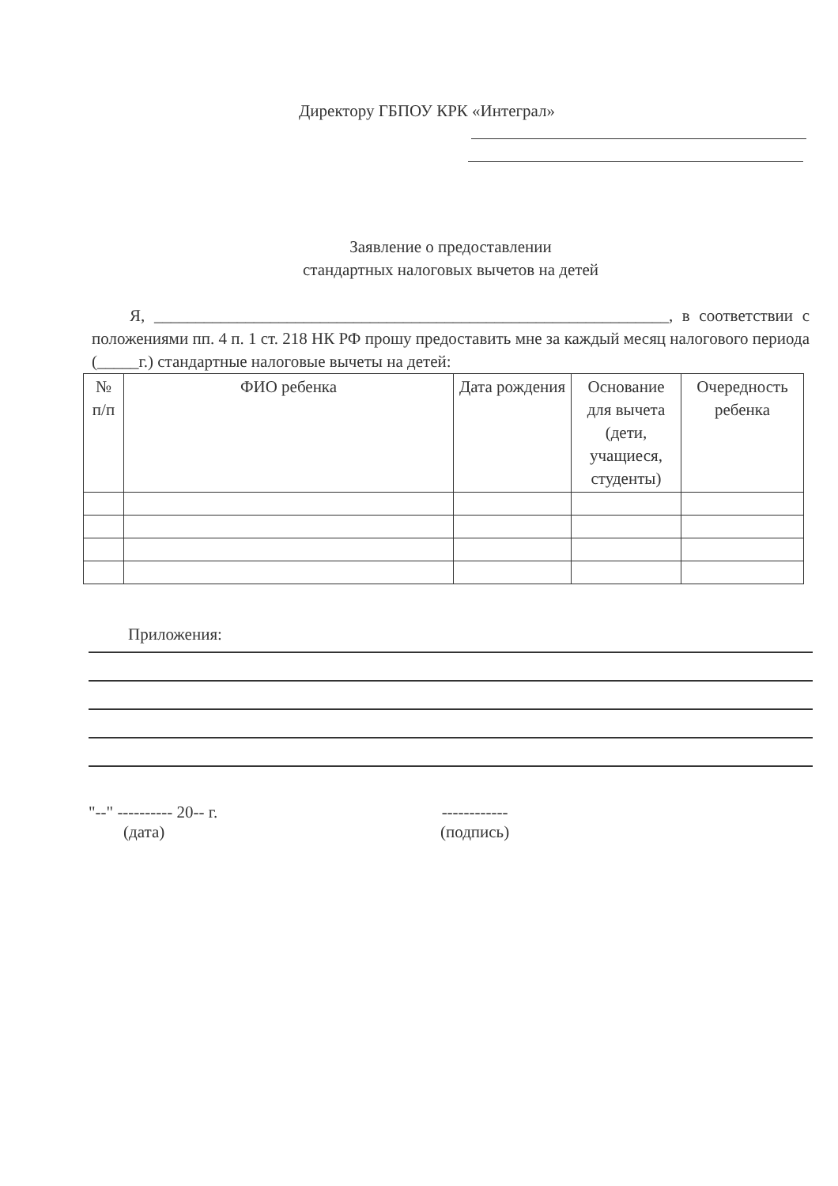Директору ГБПОУ КРК «Интеграл»
Заявление о предоставлении
стандартных налоговых вычетов на детей
Я, ______________________________________________________________, в соответствии с положениями пп. 4 п. 1 ст. 218 НК РФ прошу предоставить мне за каждый месяц налогового периода (_____г.) стандартные налоговые вычеты на детей:
| № п/п | ФИО ребенка | Дата рождения | Основание для вычета (дети, учащиеся, студенты) | Очередность ребенка |
| --- | --- | --- | --- | --- |
Приложения:
"--" ---------- 20-- г.
(дата)
------------
(подпись)